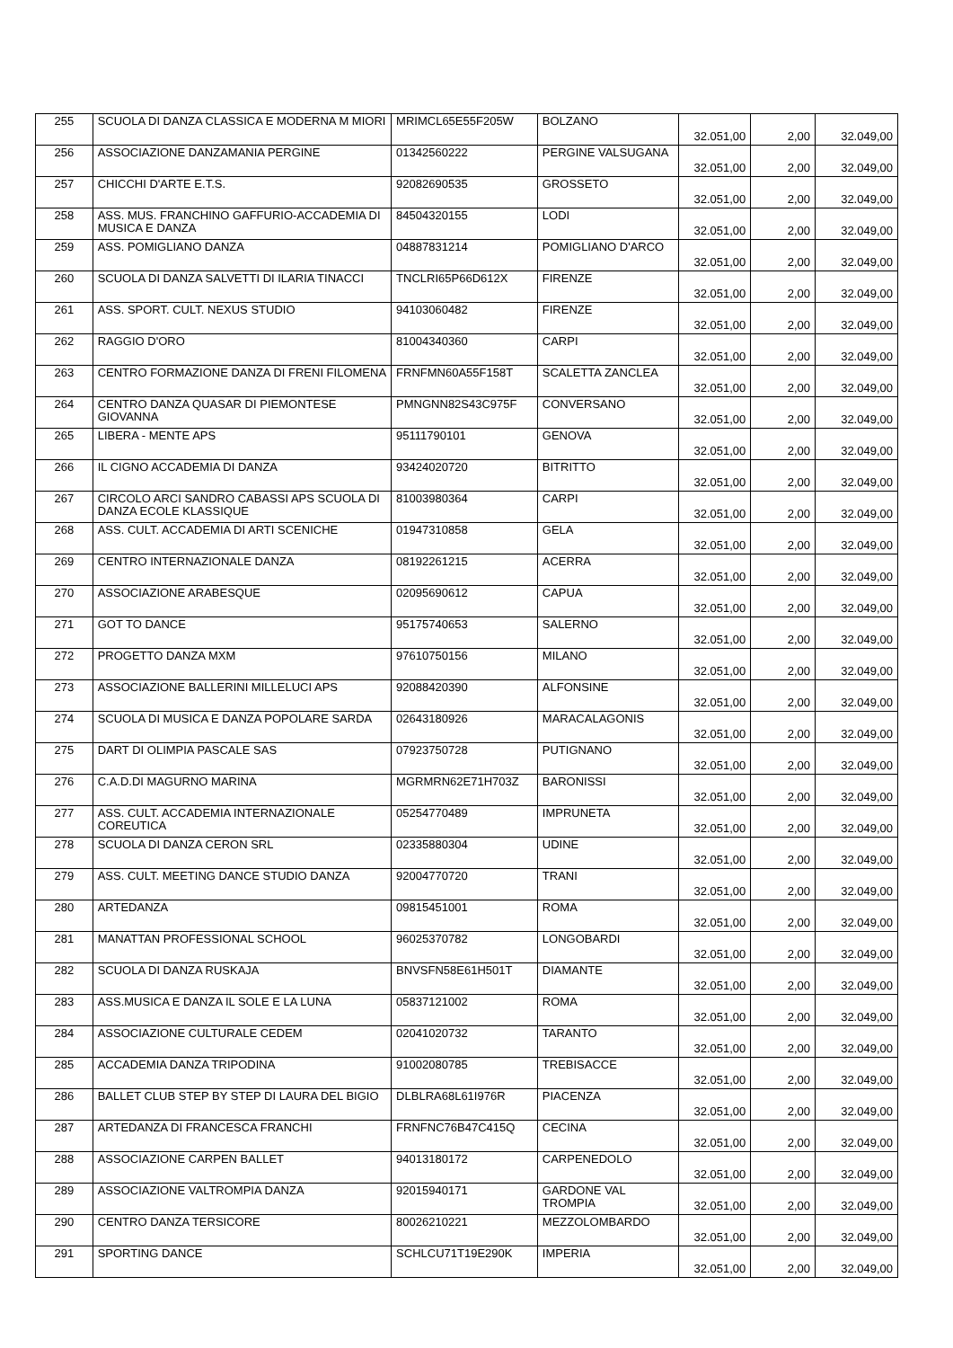| 255 | SCUOLA DI DANZA CLASSICA E MODERNA M MIORI | MRIMCL65E55F205W | BOLZANO | 32.051,00 | 2,00 | 32.049,00 |
| 256 | ASSOCIAZIONE DANZAMANIA PERGINE | 01342560222 | PERGINE VALSUGANA | 32.051,00 | 2,00 | 32.049,00 |
| 257 | CHICCHI D'ARTE E.T.S. | 92082690535 | GROSSETO | 32.051,00 | 2,00 | 32.049,00 |
| 258 | ASS. MUS. FRANCHINO GAFFURIO-ACCADEMIA DI MUSICA E DANZA | 84504320155 | LODI | 32.051,00 | 2,00 | 32.049,00 |
| 259 | ASS. POMIGLIANO DANZA | 04887831214 | POMIGLIANO D'ARCO | 32.051,00 | 2,00 | 32.049,00 |
| 260 | SCUOLA DI DANZA SALVETTI DI ILARIA TINACCI | TNCLRI65P66D612X | FIRENZE | 32.051,00 | 2,00 | 32.049,00 |
| 261 | ASS. SPORT. CULT. NEXUS STUDIO | 94103060482 | FIRENZE | 32.051,00 | 2,00 | 32.049,00 |
| 262 | RAGGIO D'ORO | 81004340360 | CARPI | 32.051,00 | 2,00 | 32.049,00 |
| 263 | CENTRO FORMAZIONE DANZA DI FRENI FILOMENA | FRNFMN60A55F158T | SCALETTA ZANCLEA | 32.051,00 | 2,00 | 32.049,00 |
| 264 | CENTRO DANZA QUASAR DI PIEMONTESE GIOVANNA | PMNGNN82S43C975F | CONVERSANO | 32.051,00 | 2,00 | 32.049,00 |
| 265 | LIBERA - MENTE APS | 95111790101 | GENOVA | 32.051,00 | 2,00 | 32.049,00 |
| 266 | IL CIGNO ACCADEMIA DI DANZA | 93424020720 | BITRITTO | 32.051,00 | 2,00 | 32.049,00 |
| 267 | CIRCOLO ARCI SANDRO CABASSI APS SCUOLA DI DANZA ECOLE KLASSIQUE | 81003980364 | CARPI | 32.051,00 | 2,00 | 32.049,00 |
| 268 | ASS. CULT. ACCADEMIA DI ARTI SCENICHE | 01947310858 | GELA | 32.051,00 | 2,00 | 32.049,00 |
| 269 | CENTRO INTERNAZIONALE DANZA | 08192261215 | ACERRA | 32.051,00 | 2,00 | 32.049,00 |
| 270 | ASSOCIAZIONE ARABESQUE | 02095690612 | CAPUA | 32.051,00 | 2,00 | 32.049,00 |
| 271 | GOT TO DANCE | 95175740653 | SALERNO | 32.051,00 | 2,00 | 32.049,00 |
| 272 | PROGETTO DANZA MXM | 97610750156 | MILANO | 32.051,00 | 2,00 | 32.049,00 |
| 273 | ASSOCIAZIONE BALLERINI MILLELUCI APS | 92088420390 | ALFONSINE | 32.051,00 | 2,00 | 32.049,00 |
| 274 | SCUOLA DI MUSICA E DANZA POPOLARE SARDA | 02643180926 | MARACALAGONIS | 32.051,00 | 2,00 | 32.049,00 |
| 275 | DART DI OLIMPIA PASCALE SAS | 07923750728 | PUTIGNANO | 32.051,00 | 2,00 | 32.049,00 |
| 276 | C.A.D.DI MAGURNO MARINA | MGRMRN62E71H703Z | BARONISSI | 32.051,00 | 2,00 | 32.049,00 |
| 277 | ASS. CULT. ACCADEMIA INTERNAZIONALE COREUTICA | 05254770489 | IMPRUNETA | 32.051,00 | 2,00 | 32.049,00 |
| 278 | SCUOLA DI DANZA CERON SRL | 02335880304 | UDINE | 32.051,00 | 2,00 | 32.049,00 |
| 279 | ASS. CULT. MEETING DANCE STUDIO DANZA | 92004770720 | TRANI | 32.051,00 | 2,00 | 32.049,00 |
| 280 | ARTEDANZA | 09815451001 | ROMA | 32.051,00 | 2,00 | 32.049,00 |
| 281 | MANATTAN PROFESSIONAL SCHOOL | 96025370782 | LONGOBARDI | 32.051,00 | 2,00 | 32.049,00 |
| 282 | SCUOLA DI DANZA RUSKAJA | BNVSFN58E61H501T | DIAMANTE | 32.051,00 | 2,00 | 32.049,00 |
| 283 | ASS.MUSICA E DANZA IL SOLE E LA LUNA | 05837121002 | ROMA | 32.051,00 | 2,00 | 32.049,00 |
| 284 | ASSOCIAZIONE CULTURALE CEDEM | 02041020732 | TARANTO | 32.051,00 | 2,00 | 32.049,00 |
| 285 | ACCADEMIA DANZA TRIPODINA | 91002080785 | TREBISACCE | 32.051,00 | 2,00 | 32.049,00 |
| 286 | BALLET CLUB STEP BY STEP DI LAURA DEL BIGIO | DLBLRA68L61I976R | PIACENZA | 32.051,00 | 2,00 | 32.049,00 |
| 287 | ARTEDANZA DI FRANCESCA FRANCHI | FRNFNC76B47C415Q | CECINA | 32.051,00 | 2,00 | 32.049,00 |
| 288 | ASSOCIAZIONE CARPEN BALLET | 94013180172 | CARPENEDOLO | 32.051,00 | 2,00 | 32.049,00 |
| 289 | ASSOCIAZIONE VALTROMPIA DANZA | 92015940171 | GARDONE VAL TROMPIA | 32.051,00 | 2,00 | 32.049,00 |
| 290 | CENTRO DANZA TERSICORE | 80026210221 | MEZZOLOMBARDO | 32.051,00 | 2,00 | 32.049,00 |
| 291 | SPORTING DANCE | SCHLCU71T19E290K | IMPERIA | 32.051,00 | 2,00 | 32.049,00 |